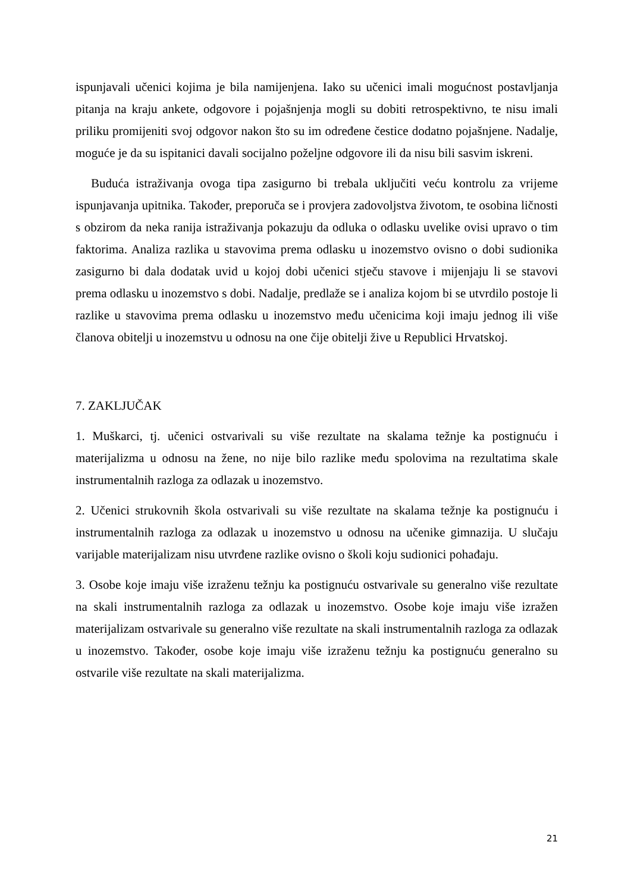ispunjavali učenici kojima je bila namijenjena. Iako su učenici imali mogućnost postavljanja pitanja na kraju ankete, odgovore i pojašnjenja mogli su dobiti retrospektivno, te nisu imali priliku promijeniti svoj odgovor nakon što su im određene čestice dodatno pojašnjene. Nadalje, moguće je da su ispitanici davali socijalno poželjne odgovore ili da nisu bili sasvim iskreni.
Buduća istraživanja ovoga tipa zasigurno bi trebala uključiti veću kontrolu za vrijeme ispunjavanja upitnika. Također, preporuča se i provjera zadovoljstva životom, te osobina ličnosti s obzirom da neka ranija istraživanja pokazuju da odluka o odlasku uvelike ovisi upravo o tim faktorima. Analiza razlika u stavovima prema odlasku u inozemstvo ovisno o dobi sudionika zasigurno bi dala dodatak uvid u kojoj dobi učenici stječu stavove i mijenjaju li se stavovi prema odlasku u inozemstvo s dobi. Nadalje, predlaže se i analiza kojom bi se utvrdilo postoje li razlike u stavovima prema odlasku u inozemstvo među učenicima koji imaju jednog ili više članova obitelji u inozemstvu u odnosu na one čije obitelji žive u Republici Hrvatskoj.
7. ZAKLJUČAK
1. Muškarci, tj. učenici ostvarivali su više rezultate na skalama težnje ka postignuću i materijalizma u odnosu na žene, no nije bilo razlike među spolovima na rezultatima skale instrumentalnih razloga za odlazak u inozemstvo.
2. Učenici strukovnih škola ostvarivali su više rezultate na skalama težnje ka postignuću i instrumentalnih razloga za odlazak u inozemstvo u odnosu na učenike gimnazija. U slučaju varijable materijalizam nisu utvrđene razlike ovisno o školi koju sudionici pohađaju.
3. Osobe koje imaju više izraženu težnju ka postignuću ostvarivale su generalno više rezultate na skali instrumentalnih razloga za odlazak u inozemstvo. Osobe koje imaju više izražen materijalizam ostvarivale su generalno više rezultate na skali instrumentalnih razloga za odlazak u inozemstvo. Također, osobe koje imaju više izraženu težnju ka postignuću generalno su ostvarile više rezultate na skali materijalizma.
21